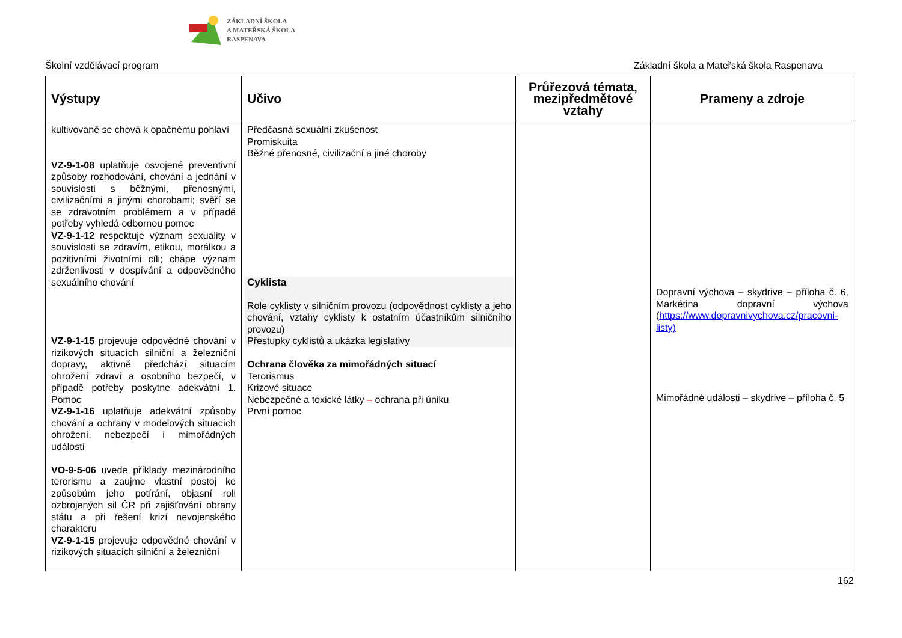ZÁKLADNÍ ŠKOLA
A MATEŘSKÁ ŠKOLA
RASPENAVA
Školní vzdělávací program Základní škola a Mateřská škola Raspenava
| Výstupy | Učivo | Průřezová témata, mezipředmětové vztahy | Prameny a zdroje |
| --- | --- | --- | --- |
| kultivovaně se chová k opačnému pohlaví VZ-9-1-08 uplatňuje osvojené preventivní způsoby rozhodování, chování a jednání v souvislosti s běžnými, přenosnými, civilizačními a jinými chorobami; svěří se se zdravotním problémem a v případě potřeby vyhledá odbornou pomoc VZ-9-1-12 respektuje význam sexuality v souvislosti se zdravím, etikou, morálkou a pozitivními životními cíli; chápe význam zdrženlivosti v dospívání a odpovědného sexuálního chování VZ-9-1-15 projevuje odpovědné chování v rizikových situacích silniční a železniční dopravy, aktivně předchází situacím ohrožení zdraví a osobního bezpečí, v případě potřeby poskytne adekvátní 1. Pomoc VZ-9-1-16 uplatňuje adekvátní způsoby chování a ochrany v modelových situacích ohrožení, nebezpečí i mimořádných událostí VO-9-5-06 uvede příklady mezinárodního terorismu a zaujme vlastní postoj ke způsobům jeho potírání, objasní roli ozbrojených sil ČR při zajišťování obrany státu a při řešení krizí nevojenského charakteru VZ-9-1-15 projevuje odpovědné chování v rizikových situacích silniční a železniční | Předčasná sexuální zkušenost Promiskuita Běžné přenosné, civilizační a jiné choroby Cyklista Role cyklisty v silničním provozu (odpovědnost cyklisty a jeho chování, vztahy cyklisty k ostatním účastníkům silničního provozu) Přestupky cyklistů a ukázka legislativy Ochrana člověka za mimořádných situací Terorismus Krizové situace Nebezpečné a toxické látky – ochrana při úniku První pomoc | | Dopravní výchova – skydrive – příloha č. 6, Markétina dopravní výchova ( https://www.dopravnivychova.cz/pracovni-listy) Mimořádné události – skydrive – příloha č. 5 |
162